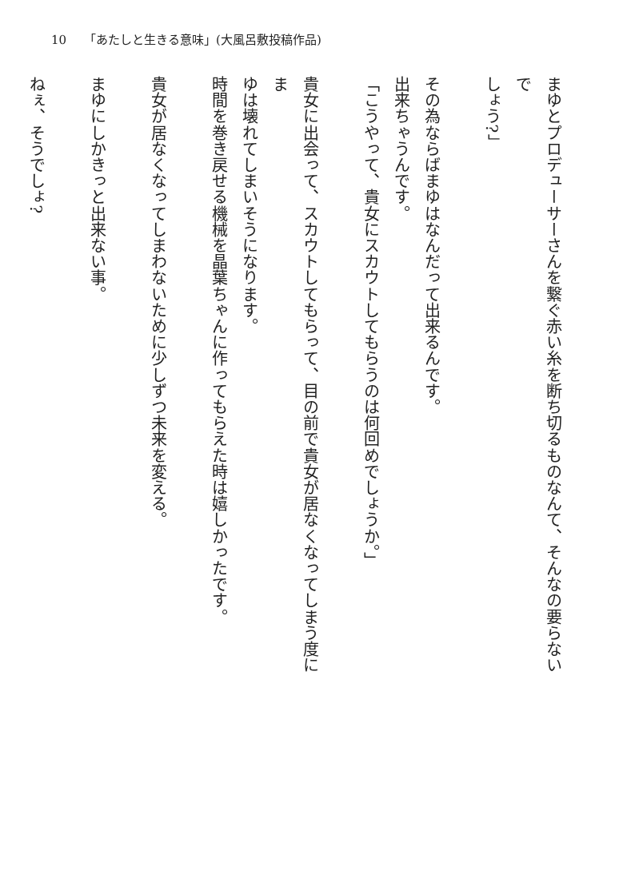10 「あたしと生きる意味」(大風呂敷投稿作品)
まゆとプロデューサーさんを繋ぐ赤い糸を断ち切るものなんて、そんなの要らないで
しょう?」
　
その為ならばまゆはなんだって出来るんです。
出来ちゃうんです。
「こうやって、貴女にスカウトしてもらうのは何回めでしょうか。」
　
貴女に出会って、スカウトしてもらって、目の前で貴女が居なくなってしまう度にま
ゆは壊れてしまいそうになります。
時間を巻き戻せる機械を晶葉ちゃんに作ってもらえた時は嬉しかったです。
　
貴女が居なくなってしまわないために少しずつ未来を変える。
　
まゆにしかきっと出来ない事。
　
ねぇ、そうでしょ?